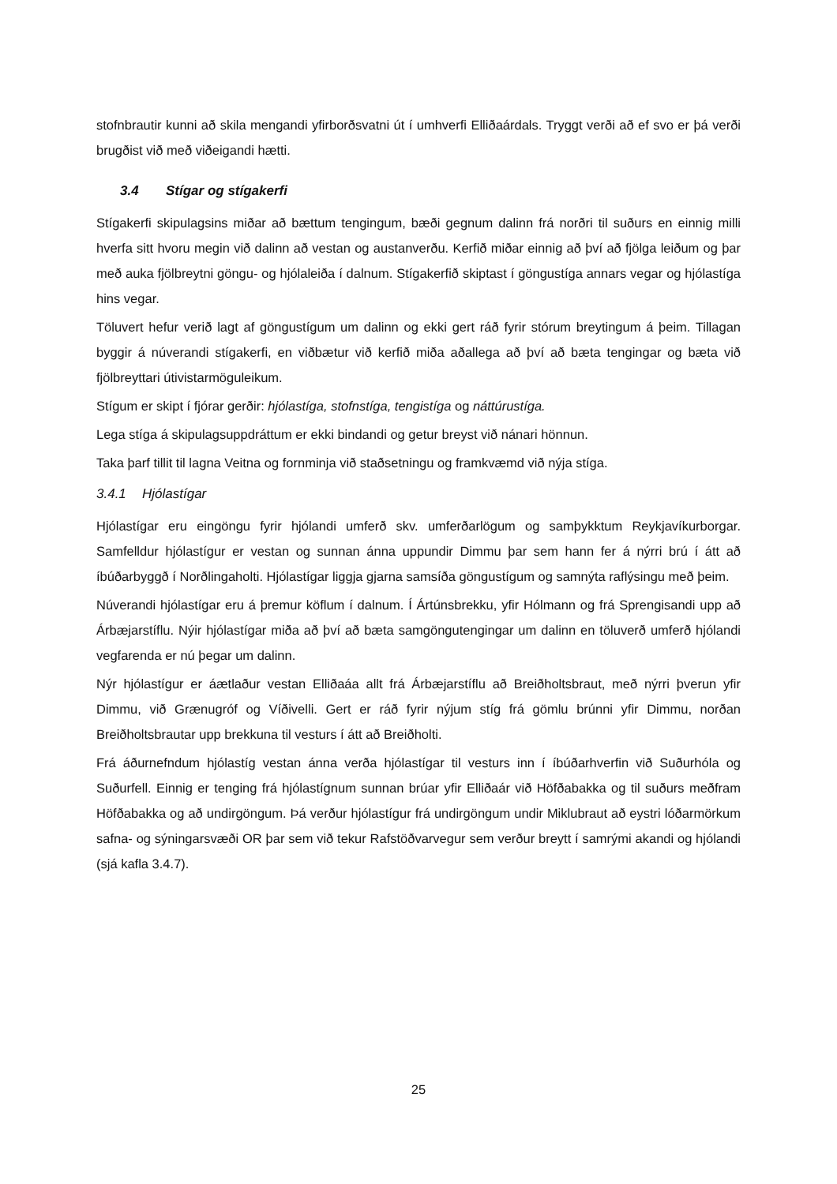stofnbrautir kunni að skila mengandi yfirborðsvatni út í umhverfi Elliðaárdals. Tryggt verði að ef svo er þá verði brugðist við með viðeigandi hætti.
3.4 Stígar og stígakerfi
Stígakerfi skipulagsins miðar að bættum tengingum, bæði gegnum dalinn frá norðri til suðurs en einnig milli hverfa sitt hvoru megin við dalinn að vestan og austanverðu. Kerfið miðar einnig að því að fjölga leiðum og þar með auka fjölbreytni göngu- og hjólaleiða í dalnum. Stígakerfið skiptast í göngustíga annars vegar og hjólastíga hins vegar.
Töluvert hefur verið lagt af göngustígum um dalinn og ekki gert ráð fyrir stórum breytingum á þeim. Tillagan byggir á núverandi stígakerfi, en viðbætur við kerfið miða aðallega að því að bæta tengingar og bæta við fjölbreyttari útivistarmöguleikum.
Stígum er skipt í fjórar gerðir: hjólastíga, stofnstíga, tengistíga og náttúrustíga.
Lega stíga á skipulagsuppdráttum er ekki bindandi og getur breyst við nánari hönnun.
Taka þarf tillit til lagna Veitna og fornminja við staðsetningu og framkvæmd við nýja stíga.
3.4.1 Hjólastígar
Hjólastígar eru eingöngu fyrir hjólandi umferð skv. umferðarlögum og samþykktum Reykjavíkurborgar. Samfelldur hjólastígur er vestan og sunnan ánna uppundir Dimmu þar sem hann fer á nýrri brú í átt að íbúðarbyggð í Norðlingaholti. Hjólastígar liggja gjarna samsíða göngustígum og samnýta raflýsingu með þeim.
Núverandi hjólastígar eru á þremur köflum í dalnum. Í Ártúnsbrekku, yfir Hólmann og frá Sprengisandi upp að Árbæjarstíflu. Nýir hjólastígar miða að því að bæta samgöngutengingar um dalinn en töluverð umferð hjólandi vegfarenda er nú þegar um dalinn.
Nýr hjólastígur er áætlaður vestan Elliðaáa allt frá Árbæjarstíflu að Breiðholtsbraut, með nýrri þverun yfir Dimmu, við Grænugróf og Víðivelli. Gert er ráð fyrir nýjum stíg frá gömlu brúnni yfir Dimmu, norðan Breiðholtsbrautar upp brekkuna til vesturs í átt að Breiðholti.
Frá áðurnefndum hjólastíg vestan ánna verða hjólastígar til vesturs inn í íbúðarhverfin við Suðurhóla og Suðurfell. Einnig er tenging frá hjólastígnum sunnan brúar yfir Elliðaár við Höfðabakka og til suðurs meðfram Höfðabakka og að undirgöngum. Þá verður hjólastígur frá undirgöngum undir Miklubraut að eystri lóðarmörkum safna- og sýningarsvæði OR þar sem við tekur Rafstöðvarvegur sem verður breytt í samrými akandi og hjólandi (sjá kafla 3.4.7).
25